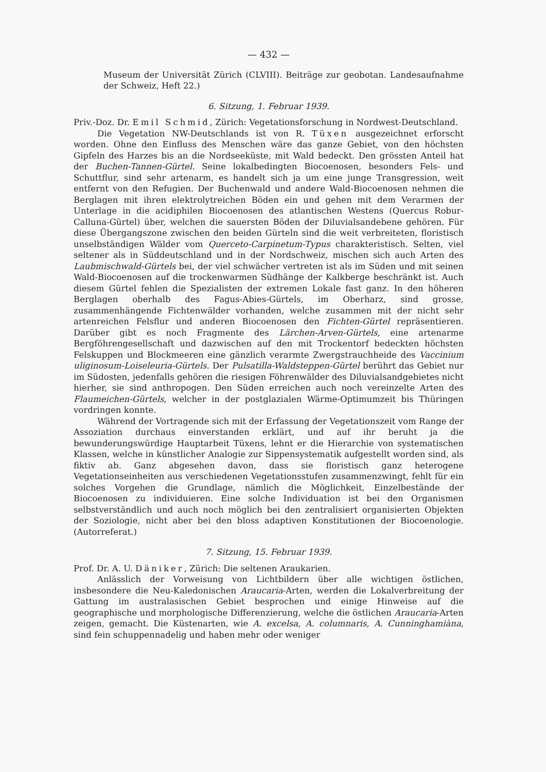— 432 —
Museum der Universität Zürich (CLVIII). Beiträge zur geobotan. Landesaufnahme der Schweiz, Heft 22.)
6. Sitzung, 1. Februar 1939.
Priv.-Doz. Dr. Emil Schmid, Zürich: Vegetationsforschung in Nordwest-Deutschland.
Die Vegetation NW-Deutschlands ist von R. Tüxen ausgezeichnet erforscht worden. Ohne den Einfluss des Menschen wäre das ganze Gebiet, von den höchsten Gipfeln des Harzes bis an die Nordseeküste, mit Wald bedeckt. Den grössten Anteil hat der Buchen-Tannen-Gürtel. Seine lokalbedingten Biocoenosen, besonders Fels- und Schuttflur, sind sehr artenarm, es handelt sich ja um eine junge Transgression, weit entfernt von den Refugien. Der Buchenwald und andere Wald-Biocoenosen nehmen die Berglagen mit ihren elektrolytreichen Böden ein und gehen mit dem Verarmen der Unterlage in die acidiphilen Biocoenosen des atlantischen Westens (Quercus Robur-Calluna-Gürtel) über, welchen die sauersten Böden der Diluvialsandebene gehören. Für diese Übergangszone zwischen den beiden Gürteln sind die weit verbreiteten, floristisch unselbständigen Wälder vom Querceto-Carpinetum-Typus charakteristisch. Selten, viel seltener als in Süddeutschland und in der Nordschweiz, mischen sich auch Arten des Laubmischwald-Gürtels bei, der viel schwächer vertreten ist als im Süden und mit seinen Wald-Biocoenosen auf die trockenwarmen Südhänge der Kalkberge beschränkt ist. Auch diesem Gürtel fehlen die Spezialisten der extremen Lokale fast ganz. In den höheren Berglagen oberhalb des Fagus-Abies-Gürtels, im Oberharz, sind grosse, zusammenhängende Fichtenwälder vorhanden, welche zusammen mit der nicht sehr artenreichen Felsflur und anderen Biocoenosen den Fichten-Gürtel repräsentieren. Darüber gibt es noch Fragmente des Lärchen-Arven-Gürtels, eine artenarme Bergföhrengesellschaft und dazwischen auf den mit Trockentorf bedeckten höchsten Felskuppen und Blockmeeren eine gänzlich verarmte Zwergstrauchheide des Vaccinium uliginosum-Loiseleuria-Gürtels. Der Pulsatilla-Waldsteppen-Gürtel berührt das Gebiet nur im Südosten, jedenfalls gehören die riesigen Föhrenwälder des Diluvialsandgebietes nicht hierher, sie sind anthropogen. Den Süden erreichen auch noch vereinzelte Arten des Flaumeichen-Gürtels, welcher in der postglazialen Wärme-Optimumzeit bis Thüringen vordringen konnte.
Während der Vortragende sich mit der Erfassung der Vegetationszeit vom Range der Assoziation durchaus einverstanden erklärt, und auf ihr beruht ja die bewunderungswürdige Hauptarbeit Tüxens, lehnt er die Hierarchie von systematischen Klassen, welche in künstlicher Analogie zur Sippensystematik aufgestellt worden sind, als fiktiv ab. Ganz abgesehen davon, dass sie floristisch ganz heterogene Vegetationseinheiten aus verschiedenen Vegetationsstufen zusammenzwingt, fehlt für ein solches Vorgehen die Grundlage, nämlich die Möglichkeit, Einzelbestände der Biocoenosen zu individuieren. Eine solche Individuation ist bei den Organismen selbstverständlich und auch noch möglich bei den zentralisiert organisierten Objekten der Soziologie, nicht aber bei den bloss adaptiven Konstitutionen der Biocoenologie. (Autorreferat.)
7. Sitzung, 15. Februar 1939.
Prof. Dr. A. U. Däniker, Zürich: Die seltenen Araukarien.
Anlässlich der Vorweisung von Lichtbildern über alle wichtigen östlichen, insbesondere die Neu-Kaledonischen Araucaria-Arten, werden die Lokalverbreitung der Gattung im australasischen Gebiet besprochen und einige Hinweise auf die geographische und morphologische Differenzierung, welche die östlichen Araucaria-Arten zeigen, gemacht. Die Küstenarten, wie A. excelsa, A. columnaris, A. Cunninghamiàna, sind fein schuppennadelig und haben mehr oder weniger